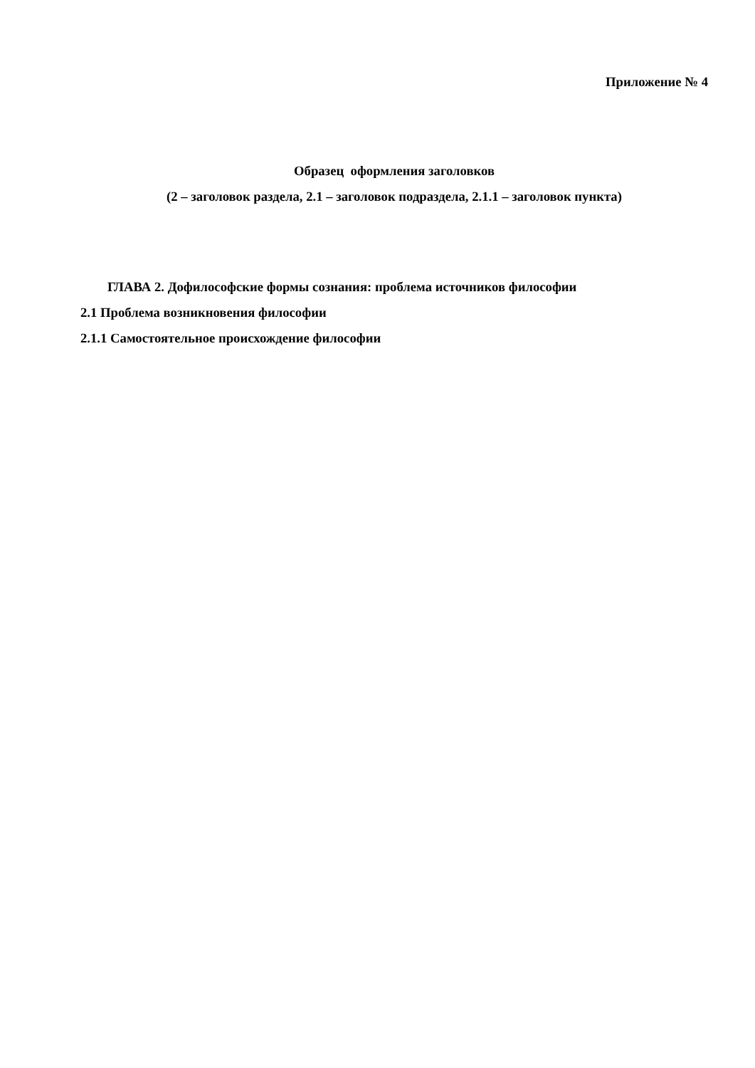Приложение № 4
Образец оформления заголовков
(2 – заголовок раздела, 2.1 – заголовок подраздела, 2.1.1 – заголовок пункта)
ГЛАВА 2. Дофилософские формы сознания: проблема источников философии
2.1 Проблема возникновения философии
2.1.1 Самостоятельное происхождение философии